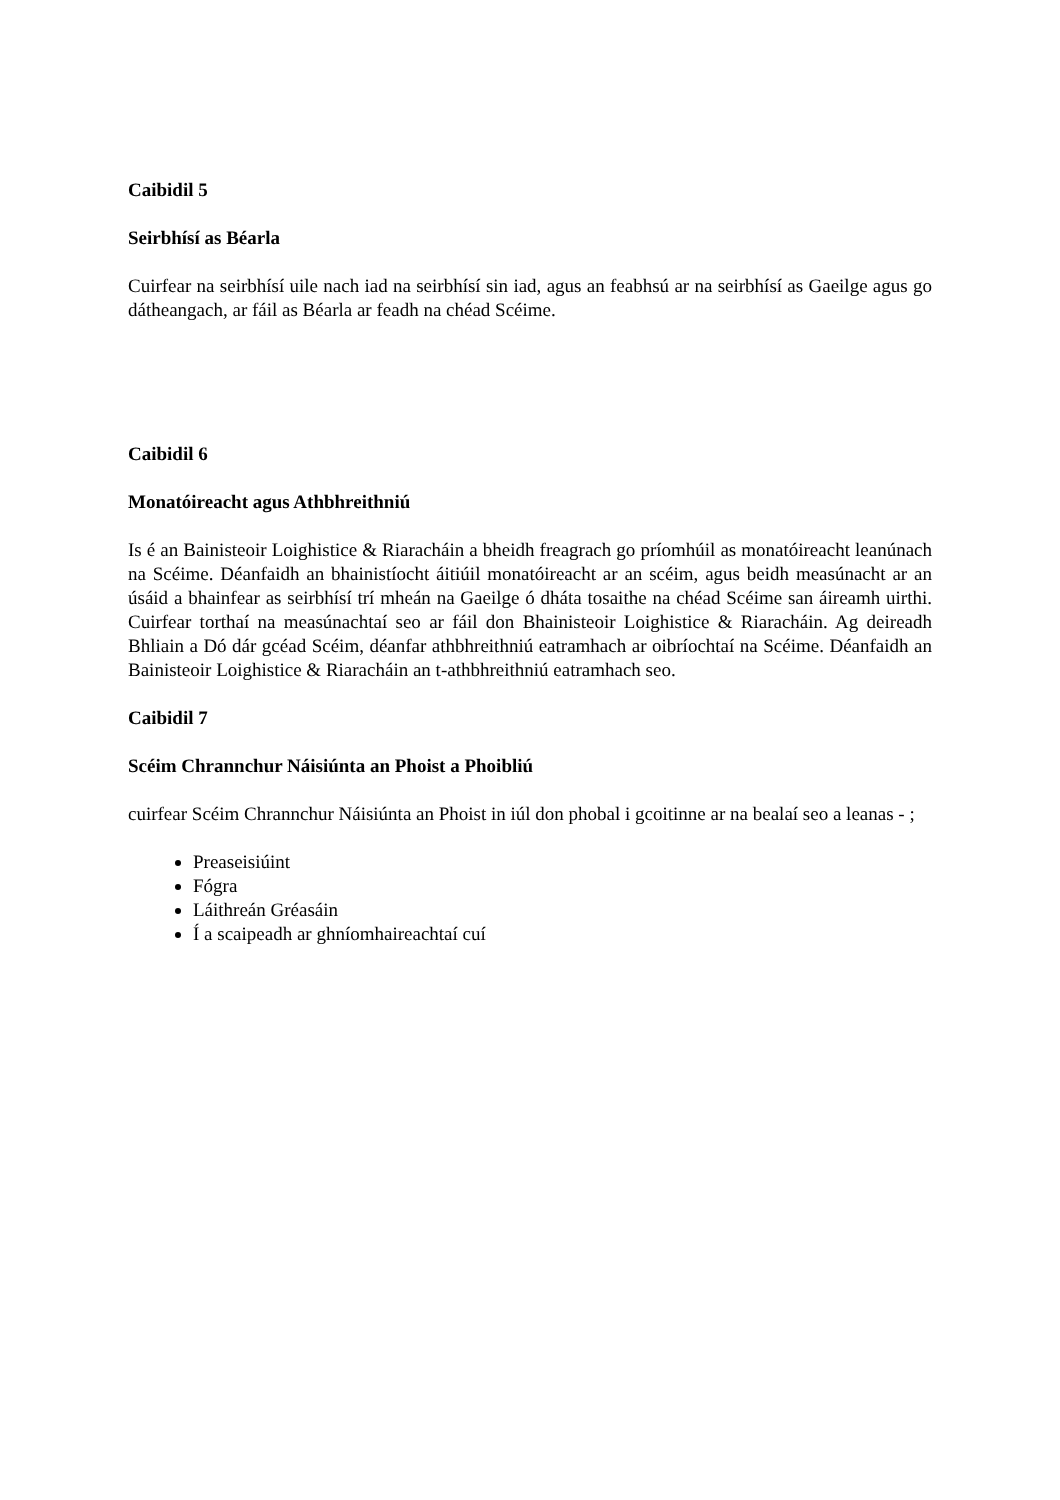Caibidil 5
Seirbhísí as Béarla
Cuirfear na seirbhísí uile nach iad na seirbhísí sin iad, agus an feabhsú ar na seirbhísí as Gaeilge agus go dátheangach, ar fáil as Béarla ar feadh na chéad Scéime.
Caibidil 6
Monatóireacht agus Athbhreithniú
Is é an Bainisteoir Loighistice & Riaracháin a bheidh freagrach go príomhúil as monatóireacht leanúnach na Scéime. Déanfaidh an bhainistíocht áitiúil monatóireacht ar an scéim, agus beidh measúnacht ar an úsáid a bhainfear as seirbhísí trí mheán na Gaeilge ó dháta tosaithe na chéad Scéime san áireamh uirthi. Cuirfear torthaí na measúnachtaí seo ar fáil don Bhainisteoir Loighistice & Riaracháin. Ag deireadh Bhliain a Dó dár gcéad Scéim, déanfar athbhreithniú eatramhach ar oibríochtaí na Scéime. Déanfaidh an Bainisteoir Loighistice & Riaracháin an t-athbhreithniú eatramhach seo.
Caibidil 7
Scéim Chrannchur Náisiúnta an Phoist a Phoibliú
cuirfear Scéim Chrannchur Náisiúnta an Phoist in iúl don phobal i gcoitinne ar na bealaí seo a leanas - ;
Preaseisiúint
Fógra
Láithreán Gréasáin
Í a scaipeadh ar ghníomhaireachtaí cuí